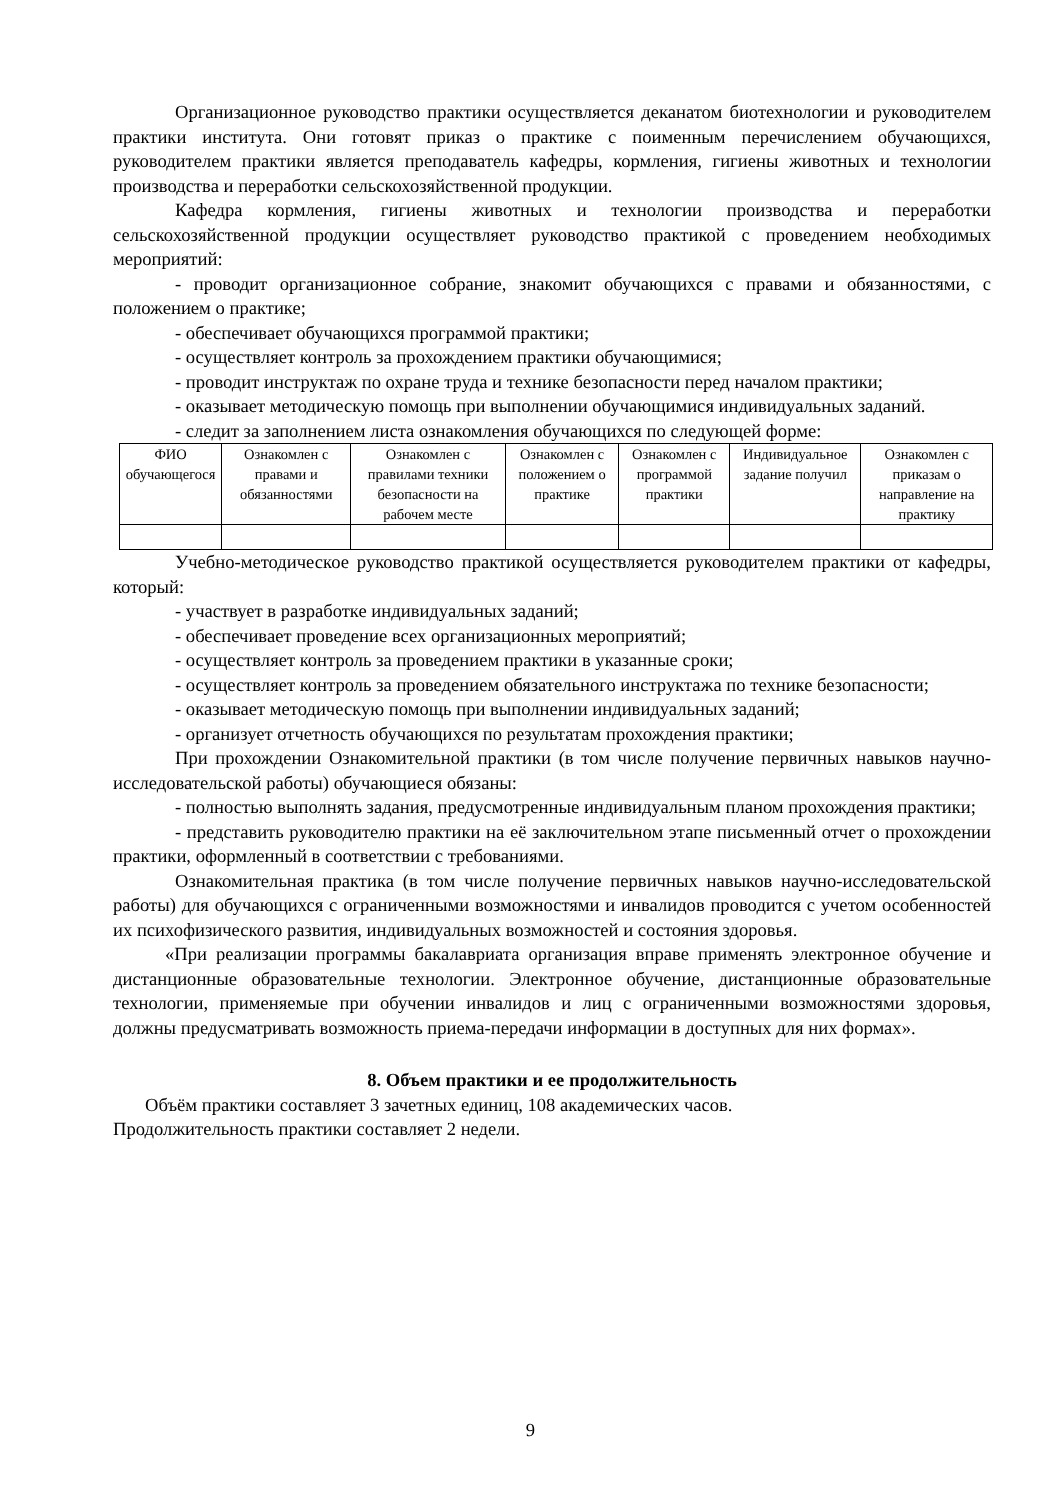Организационное руководство практики осуществляется деканатом биотехнологии и руководителем практики института. Они готовят приказ о практике с поименным перечислением обучающихся, руководителем практики является преподаватель кафедры, кормления, гигиены животных и технологии производства и переработки сельскохозяйственной продукции.
Кафедра кормления, гигиены животных и технологии производства и переработки сельскохозяйственной продукции осуществляет руководство практикой с проведением необходимых мероприятий:
- проводит организационное собрание, знакомит обучающихся с правами и обязанностями, с положением о практике;
- обеспечивает обучающихся программой практики;
- осуществляет контроль за прохождением практики обучающимися;
- проводит инструктаж по охране труда и технике безопасности перед началом практики;
- оказывает методическую помощь при выполнении обучающимися индивидуальных заданий.
- следит за заполнением листа ознакомления обучающихся по следующей форме:
| ФИО обучающегося | Ознакомлен с правами и обязанностями | Ознакомлен с правилами техники безопасности на рабочем месте | Ознакомлен с положением о практике | Ознакомлен с программой практики | Индивидуальное задание получил | Ознакомлен с приказам о направление на практику |
| --- | --- | --- | --- | --- | --- | --- |
Учебно-методическое руководство практикой осуществляется руководителем практики от кафедры, который:
- участвует в разработке индивидуальных заданий;
- обеспечивает проведение всех организационных мероприятий;
- осуществляет контроль за проведением практики в указанные сроки;
- осуществляет контроль за проведением обязательного инструктажа по технике безопасности;
- оказывает методическую помощь при выполнении индивидуальных заданий;
- организует отчетность обучающихся по результатам прохождения практики;
При прохождении Ознакомительной практики (в том числе получение первичных навыков научно-исследовательской работы) обучающиеся обязаны:
- полностью выполнять задания, предусмотренные индивидуальным планом прохождения практики;
- представить руководителю практики на её заключительном этапе письменный отчет о прохождении практики, оформленный в соответствии с требованиями.
Ознакомительная практика (в том числе получение первичных навыков научно-исследовательской работы) для обучающихся с ограниченными возможностями и инвалидов проводится с учетом особенностей их психофизического развития, индивидуальных возможностей и состояния здоровья.
«При реализации программы бакалавриата организация вправе применять электронное обучение и дистанционные образовательные технологии. Электронное обучение, дистанционные образовательные технологии, применяемые при обучении инвалидов и лиц с ограниченными возможностями здоровья, должны предусматривать возможность приема-передачи информации в доступных для них формах».
8. Объем практики и ее продолжительность
Объём практики составляет 3 зачетных единиц, 108 академических часов.
Продолжительность практики составляет 2 недели.
9